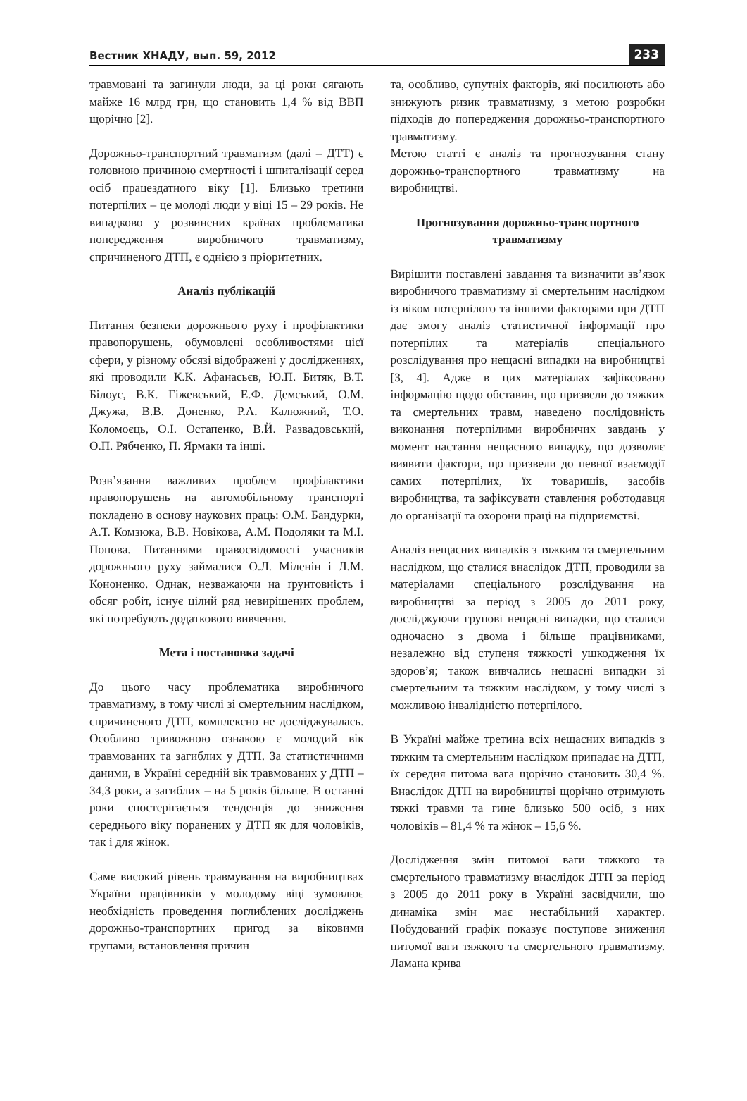Вестник ХНАДУ, вып. 59, 2012 233
травмовані та загинули люди, за ці роки сягають майже 16 млрд грн, що становить 1,4 % від ВВП щорічно [2].
Дорожньо-транспортний травматизм (далі – ДТТ) є головною причиною смертності і шпиталізації серед осіб працездатного віку [1]. Близько третини потерпілих – це молоді люди у віці 15 – 29 років. Не випадково у розвинених країнах проблематика попередження виробничого травматизму, спричиненого ДТП, є однією з пріоритетних.
Аналіз публікацій
Питання безпеки дорожнього руху і профілактики правопорушень, обумовлені особливостями цієї сфери, у різному обсязі відображені у дослідженнях, які проводили К.К. Афанасьєв, Ю.П. Битяк, В.Т. Білоус, В.К. Гіжевський, Е.Ф. Демський, О.М. Джужа, В.В. Доненко, Р.А. Калюжний, Т.О. Коломоєць, О.І. Остапенко, В.Й. Развадовський, О.П. Рябченко, П. Ярмаки та інші.
Розв’язання важливих проблем профілактики правопорушень на автомобільному транспорті покладено в основу наукових праць: О.М. Бандурки, А.Т. Комзюка, В.В. Новікова, А.М. Подоляки та М.І. Попова. Питаннями правосвідомості учасників дорожнього руху займалися О.Л. Міленін і Л.М. Кононенко. Однак, незважаючи на ґрунтовність і обсяг робіт, існує цілий ряд невирішених проблем, які потребують додаткового вивчення.
Мета і постановка задачі
До цього часу проблематика виробничого травматизму, в тому числі зі смертельним наслідком, спричиненого ДТП, комплексно не досліджувалась. Особливо тривожною ознакою є молодий вік травмованих та загиблих у ДТП. За статистичними даними, в Україні середній вік травмованих у ДТП – 34,3 роки, а загиблих – на 5 років більше. В останні роки спостерігається тенденція до зниження середнього віку поранених у ДТП як для чоловіків, так і для жінок.
Саме високий рівень травмування на виробництвах України працівників у молодому віці зумовлює необхідність проведення поглиблених досліджень дорожньо-транспортних пригод за віковими групами, встановлення причин
та, особливо, супутніх факторів, які посилюють або знижують ризик травматизму, з метою розробки підходів до попередження дорожньо-транспортного травматизму.
Метою статті є аналіз та прогнозування стану дорожньо-транспортного травматизму на виробництві.
Прогнозування дорожньо-транспортного травматизму
Вирішити поставлені завдання та визначити зв’язок виробничого травматизму зі смертельним наслідком із віком потерпілого та іншими факторами при ДТП дає змогу аналіз статистичної інформації про потерпілих та матеріалів спеціального розслідування про нещасні випадки на виробництві [3, 4]. Адже в цих матеріалах зафіксовано інформацію щодо обставин, що призвели до тяжких та смертельних травм, наведено послідовність виконання потерпілими виробничих завдань у момент настання нещасного випадку, що дозволяє виявити фактори, що призвели до певної взаємодії самих потерпілих, їх товаришів, засобів виробництва, та зафіксувати ставлення роботодавця до організації та охорони праці на підприємстві.
Аналіз нещасних випадків з тяжким та смертельним наслідком, що сталися внаслідок ДТП, проводили за матеріалами спеціального розслідування на виробництві за період з 2005 до 2011 року, досліджуючи групові нещасні випадки, що сталися одночасно з двома і більше працівниками, незалежно від ступеня тяжкості ушкодження їх здоров’я; також вивчались нещасні випадки зі смертельним та тяжким наслідком, у тому числі з можливою інвалідністю потерпілого.
В Україні майже третина всіх нещасних випадків з тяжким та смертельним наслідком припадає на ДТП, їх середня питома вага щорічно становить 30,4 %. Внаслідок ДТП на виробництві щорічно отримують тяжкі травми та гине близько 500 осіб, з них чоловіків – 81,4 % та жінок – 15,6 %.
Дослідження змін питомої ваги тяжкого та смертельного травматизму внаслідок ДТП за період з 2005 до 2011 року в Україні засвідчили, що динаміка змін має нестабільний характер. Побудований графік показує поступове зниження питомої ваги тяжкого та смертельного травматизму. Ламана крива